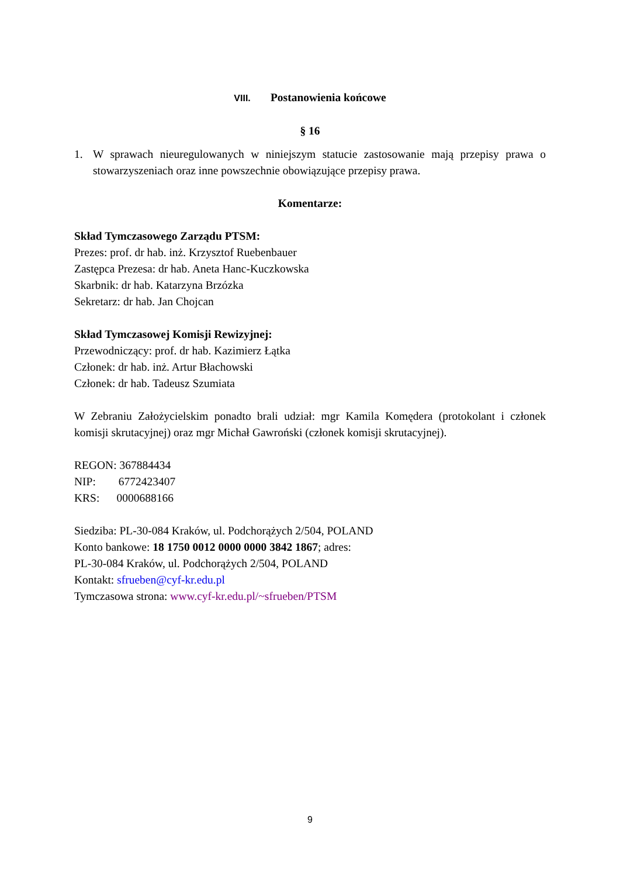VIII. Postanowienia końcowe
§ 16
1. W sprawach nieuregulowanych w niniejszym statucie zastosowanie mają przepisy prawa o stowarzyszeniach oraz inne powszechnie obowiązujące przepisy prawa.
Komentarze:
Skład Tymczasowego Zarządu PTSM:
Prezes: prof. dr hab. inż. Krzysztof Ruebenbauer
Zastępca Prezesa: dr hab. Aneta Hanc-Kuczkowska
Skarbnik: dr hab. Katarzyna Brzózka
Sekretarz: dr hab. Jan Chojcan
Skład Tymczasowej Komisji Rewizyjnej:
Przewodniczący: prof. dr hab. Kazimierz Łątka
Członek: dr hab. inż. Artur Błachowski
Członek: dr hab. Tadeusz Szumiata
W Zebraniu Założycielskim ponadto brali udział: mgr Kamila Komędera (protokolant i członek komisji skrutacyjnej) oraz mgr Michał Gawroński (członek komisji skrutacyjnej).
REGON: 367884434
NIP: 6772423407
KRS: 0000688166
Siedziba: PL-30-084 Kraków, ul. Podchorążych 2/504, POLAND
Konto bankowe: 18 1750 0012 0000 0000 3842 1867; adres:
PL-30-084 Kraków, ul. Podchorążych 2/504, POLAND
Kontakt: sfrueben@cyf-kr.edu.pl
Tymczasowa strona: www.cyf-kr.edu.pl/~sfrueben/PTSM
9